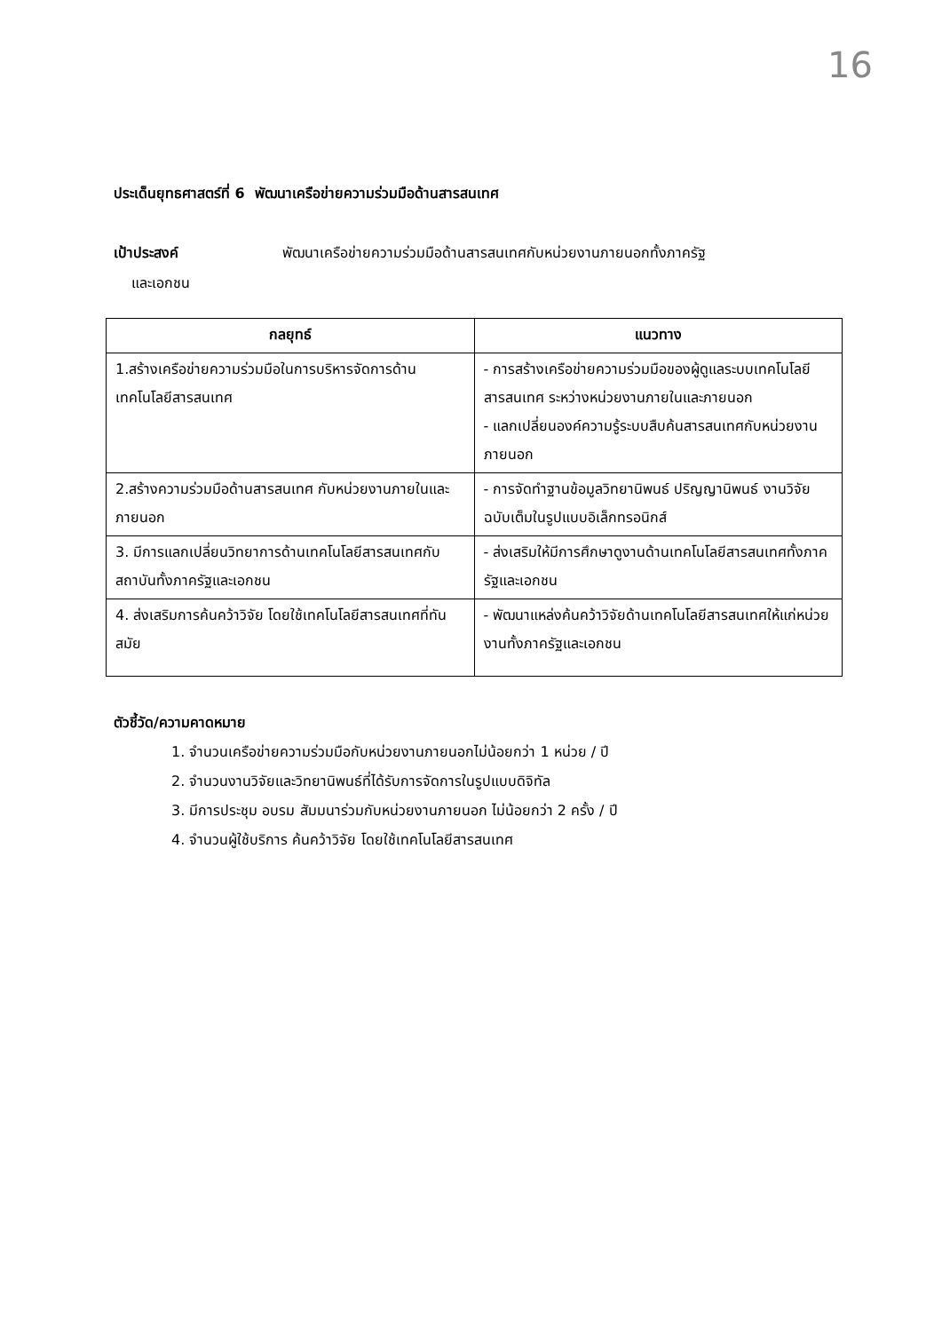16
ประเด็นยุทธศาสตร์ที่ 6 พัฒนาเครือข่ายความร่วมมือด้านสารสนเทศ
เป้าประสงค์ พัฒนาเครือข่ายความร่วมมือด้านสารสนเทศกับหน่วยงานภายนอกทั้งภาครัฐ
และเอกชน
| กลยุทธ์ | แนวทาง |
| --- | --- |
| 1.สร้างเครือข่ายความร่วมมือในการบริหารจัดการด้านเทคโนโลยีสารสนเทศ | - การสร้างเครือข่ายความร่วมมือของผู้ดูแลระบบเทคโนโลยีสารสนเทศ ระหว่างหน่วยงานภายในและภายนอก - แลกเปลี่ยนองค์ความรู้ระบบสืบค้นสารสนเทศกับหน่วยงานภายนอก |
| 2.สร้างความร่วมมือด้านสารสนเทศ กับหน่วยงานภายในและภายนอก | - การจัดทำฐานข้อมูลวิทยานิพนธ์ ปริญญานิพนธ์ งานวิจัย ฉบับเต็มในรูปแบบอิเล็กทรอนิกส์ |
| 3. มีการแลกเปลี่ยนวิทยาการด้านเทคโนโลยีสารสนเทศกับสถาบันทั้งภาครัฐและเอกชน | - ส่งเสริมให้มีการศึกษาดูงานด้านเทคโนโลยีสารสนเทศทั้งภาครัฐและเอกชน |
| 4. ส่งเสริมการค้นคว้าวิจัย โดยใช้เทคโนโลยีสารสนเทศที่ทันสมัย | - พัฒนาแหล่งค้นคว้าวิจัยด้านเทคโนโลยีสารสนเทศให้แก่หน่วยงานทั้งภาครัฐและเอกชน |
ตัวชี้วัด/ความคาดหมาย
1. จำนวนเครือข่ายความร่วมมือกับหน่วยงานภายนอกไม่น้อยกว่า 1 หน่วย / ปี
2. จำนวนงานวิจัยและวิทยานิพนธ์ที่ได้รับการจัดการในรูปแบบดิจิทัล
3. มีการประชุม อบรม สัมมนาร่วมกับหน่วยงานภายนอก ไม่น้อยกว่า 2 ครั้ง / ปี
4. จำนวนผู้ใช้บริการ ค้นคว้าวิจัย โดยใช้เทคโนโลยีสารสนเทศ